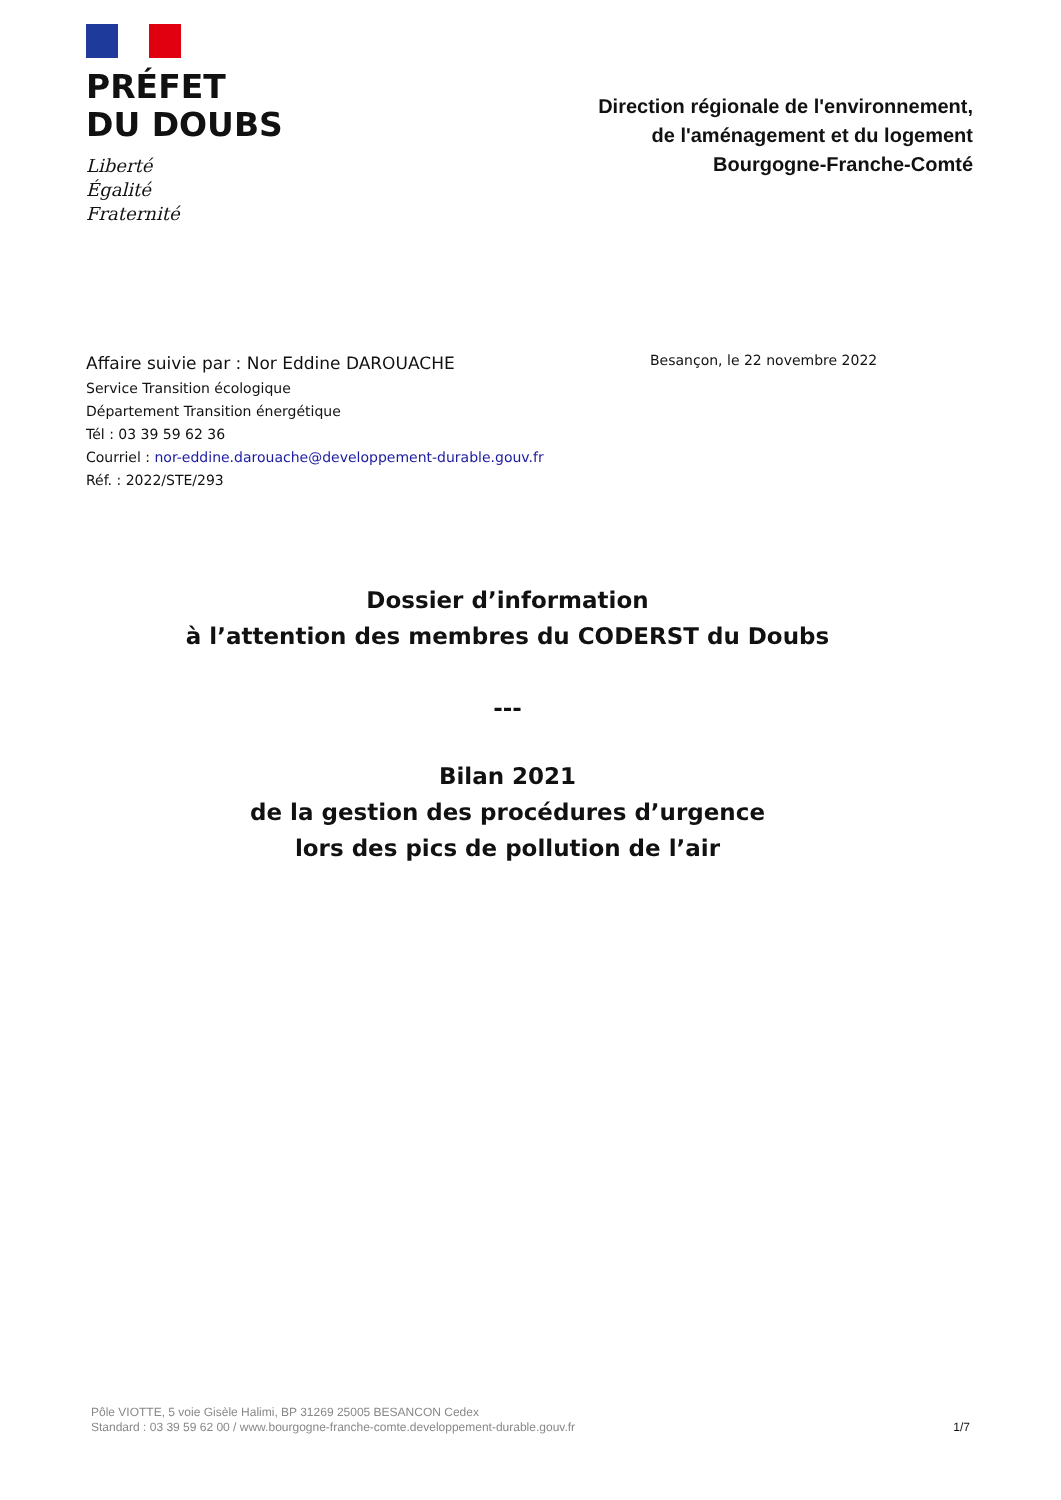PRÉFET
DU DOUBS
Liberté
Égalité
Fraternité
Direction régionale de l'environnement,
de l'aménagement et du logement
Bourgogne-Franche-Comté
Affaire suivie par : Nor Eddine DAROUACHE
Service Transition écologique
Département Transition énergétique
Tél : 03 39 59 62 36
Courriel : nor-eddine.darouache@developpement-durable.gouv.fr
Réf. : 2022/STE/293
Besançon, le 22 novembre 2022
Dossier d’information
à l’attention des membres du CODERST du Doubs
---
Bilan 2021
de la gestion des procédures d’urgence
lors des pics de pollution de l’air
Pôle VIOTTE, 5 voie Gisèle Halimi, BP 31269 25005 BESANCON Cedex
Standard : 03 39 59 62 00 / www.bourgogne-franche-comte.developpement-durable.gouv.fr
1/7